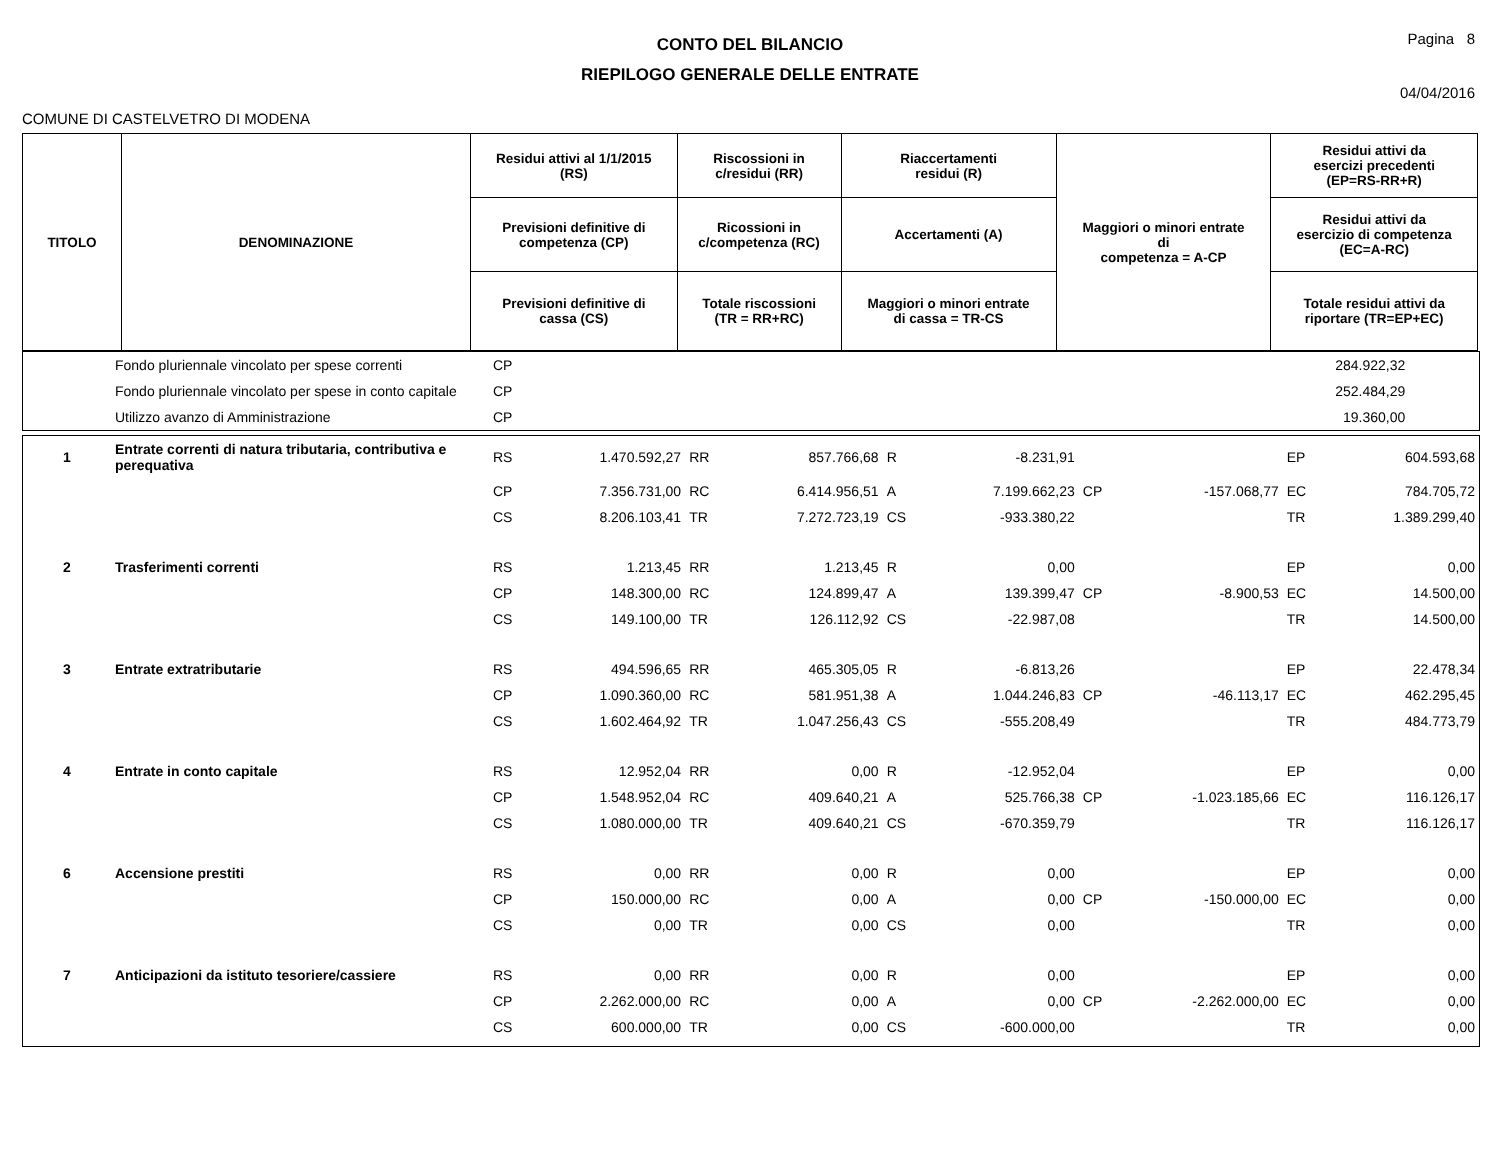CONTO DEL BILANCIO
RIEPILOGO GENERALE DELLE ENTRATE
Pagina 8
04/04/2016
COMUNE DI CASTELVETRO DI MODENA
| TITOLO | DENOMINAZIONE | Residui attivi al 1/1/2015 (RS) | Riscossioni in c/residui (RR) | Riaccertamenti residui (R) | Maggiori o minori entrate di competenza = A-CP | Residui attivi da esercizi precedenti (EP=RS-RR+R) |
| | | Previsioni definitive di competenza (CP) | Ricossioni in c/competenza (RC) | Accertamenti (A) | | Residui attivi da esercizio di competenza (EC=A-RC) |
| | | Previsioni definitive di cassa (CS) | Totale riscossioni (TR = RR+RC) | Maggiori o minori entrate di cassa = TR-CS | | Totale residui attivi da riportare (TR=EP+EC) |
| | Fondo pluriennale vincolato per spese correnti | CP | 284.922,32 | |
| | Fondo pluriennale vincolato per spese in conto capitale | CP | 252.484,29 | |
| | Utilizzo avanzo di Amministrazione | CP | 19.360,00 | |
| 1 | Entrate correnti di natura tributaria, contributiva e perequativa | RS | 1.470.592,27 | RR | 857.766,68 | R | -8.231,91 | | | EP | 604.593,68 |
| | | CP | 7.356.731,00 | RC | 6.414.956,51 | A | 7.199.662,23 | CP | -157.068,77 | EC | 784.705,72 |
| | | CS | 8.206.103,41 | TR | 7.272.723,19 | CS | -933.380,22 | | | TR | 1.389.299,40 |
| 2 | Trasferimenti correnti | RS | 1.213,45 | RR | 1.213,45 | R | 0,00 | | | EP | 0,00 |
| | | CP | 148.300,00 | RC | 124.899,47 | A | 139.399,47 | CP | -8.900,53 | EC | 14.500,00 |
| | | CS | 149.100,00 | TR | 126.112,92 | CS | -22.987,08 | | | TR | 14.500,00 |
| 3 | Entrate extratributarie | RS | 494.596,65 | RR | 465.305,05 | R | -6.813,26 | | | EP | 22.478,34 |
| | | CP | 1.090.360,00 | RC | 581.951,38 | A | 1.044.246,83 | CP | -46.113,17 | EC | 462.295,45 |
| | | CS | 1.602.464,92 | TR | 1.047.256,43 | CS | -555.208,49 | | | TR | 484.773,79 |
| 4 | Entrate in conto capitale | RS | 12.952,04 | RR | 0,00 | R | -12.952,04 | | | EP | 0,00 |
| | | CP | 1.548.952,04 | RC | 409.640,21 | A | 525.766,38 | CP | -1.023.185,66 | EC | 116.126,17 |
| | | CS | 1.080.000,00 | TR | 409.640,21 | CS | -670.359,79 | | | TR | 116.126,17 |
| 6 | Accensione prestiti | RS | 0,00 | RR | 0,00 | R | 0,00 | | | EP | 0,00 |
| | | CP | 150.000,00 | RC | 0,00 | A | 0,00 | CP | -150.000,00 | EC | 0,00 |
| | | CS | 0,00 | TR | 0,00 | CS | 0,00 | | | TR | 0,00 |
| 7 | Anticipazioni da istituto tesoriere/cassiere | RS | 0,00 | RR | 0,00 | R | 0,00 | | | EP | 0,00 |
| | | CP | 2.262.000,00 | RC | 0,00 | A | 0,00 | CP | -2.262.000,00 | EC | 0,00 |
| | | CS | 600.000,00 | TR | 0,00 | CS | -600.000,00 | | | TR | 0,00 |